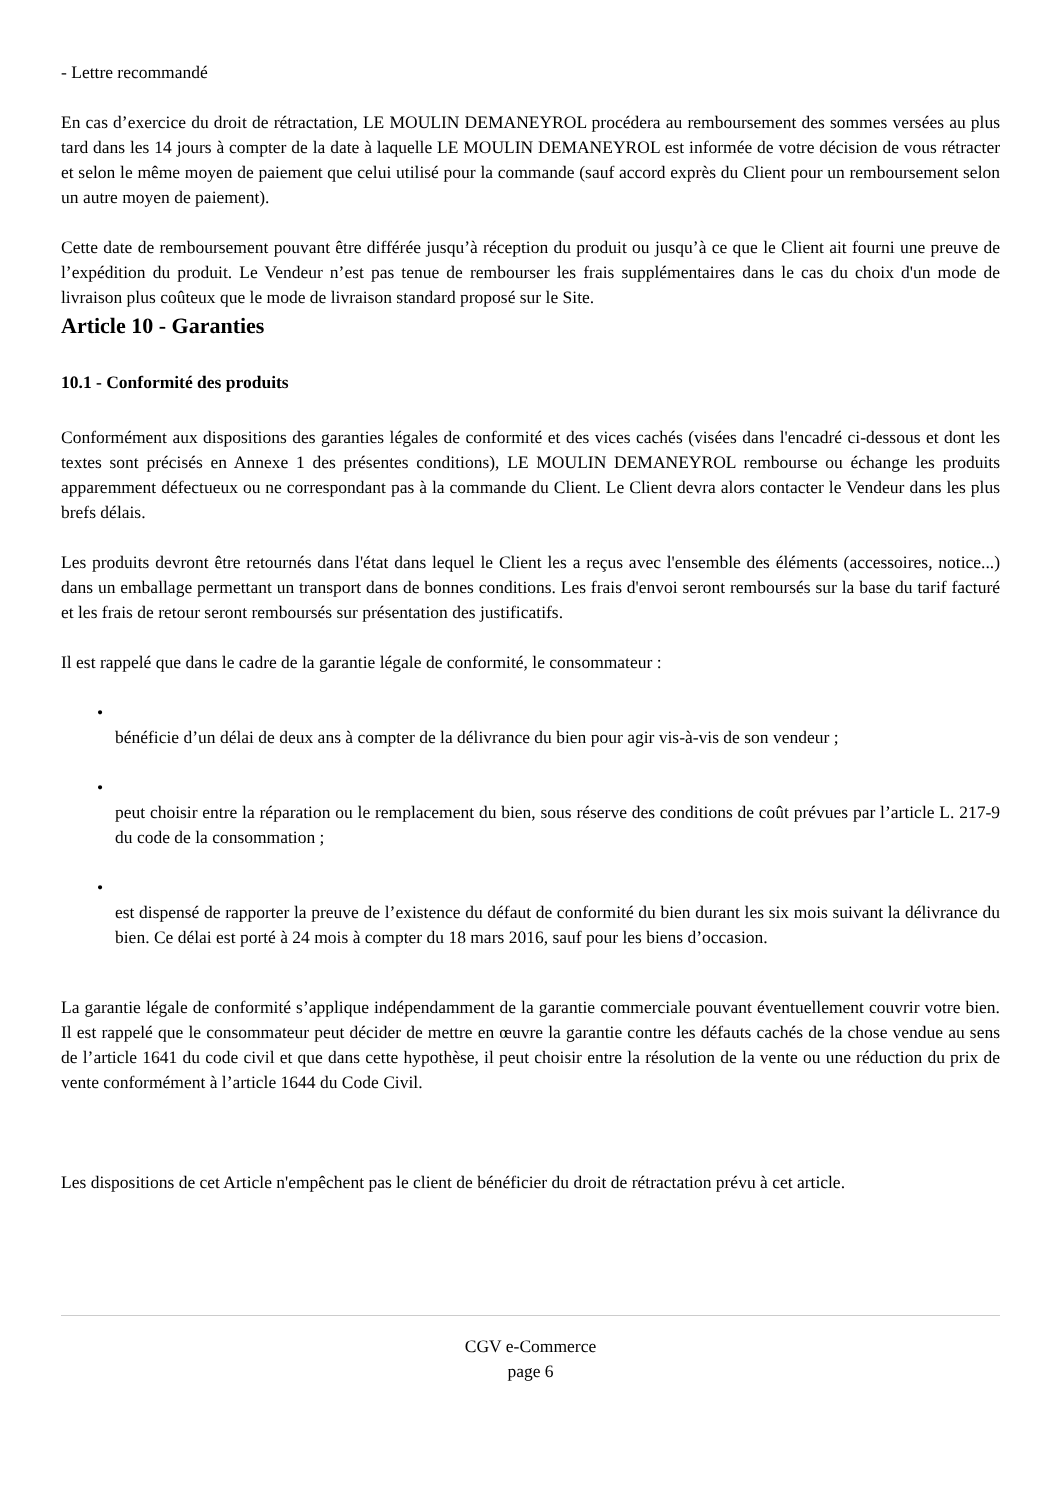- Lettre recommandé
En cas d’exercice du droit de rétractation, LE MOULIN DEMANEYROL procédera au remboursement des sommes versées au plus tard dans les 14 jours à compter de la date à laquelle LE MOULIN DEMANEYROL est informée de votre décision de vous rétracter et selon le même moyen de paiement que celui utilisé pour la commande (sauf accord exprès du Client pour un remboursement selon un autre moyen de paiement).
Cette date de remboursement pouvant être différée jusqu’à réception du produit ou jusqu’à ce que le Client ait fourni une preuve de l’expédition du produit. Le Vendeur n’est pas tenue de rembourser les frais supplémentaires dans le cas du choix d'un mode de livraison plus coûteux que le mode de livraison standard proposé sur le Site.
Article 10 - Garanties
10.1 - Conformité des produits
Conformément aux dispositions des garanties légales de conformité et des vices cachés (visées dans l'encadré ci-dessous et dont les textes sont précisés en Annexe 1 des présentes conditions), LE MOULIN DEMANEYROL rembourse ou échange les produits apparemment défectueux ou ne correspondant pas à la commande du Client. Le Client devra alors contacter le Vendeur dans les plus brefs délais.
Les produits devront être retournés dans l'état dans lequel le Client les a reçus avec l'ensemble des éléments (accessoires, notice...) dans un emballage permettant un transport dans de bonnes conditions. Les frais d'envoi seront remboursés sur la base du tarif facturé et les frais de retour seront remboursés sur présentation des justificatifs.
Il est rappelé que dans le cadre de la garantie légale de conformité, le consommateur :
•
bénéficie d’un délai de deux ans à compter de la délivrance du bien pour agir vis-à-vis de son vendeur ;
•
peut choisir entre la réparation ou le remplacement du bien, sous réserve des conditions de coût prévues par l’article L. 217-9 du code de la consommation ;
•
est dispensé de rapporter la preuve de l’existence du défaut de conformité du bien durant les six mois suivant la délivrance du bien. Ce délai est porté à 24 mois à compter du 18 mars 2016, sauf pour les biens d’occasion.
La garantie légale de conformité s’applique indépendamment de la garantie commerciale pouvant éventuellement couvrir votre bien. Il est rappelé que le consommateur peut décider de mettre en œuvre la garantie contre les défauts cachés de la chose vendue au sens de l’article 1641 du code civil et que dans cette hypothèse, il peut choisir entre la résolution de la vente ou une réduction du prix de vente conformément à l’article 1644 du Code Civil.
Les dispositions de cet Article n'empêchent pas le client de bénéficier du droit de rétractation prévu à cet article.
CGV e-Commerce
page 6